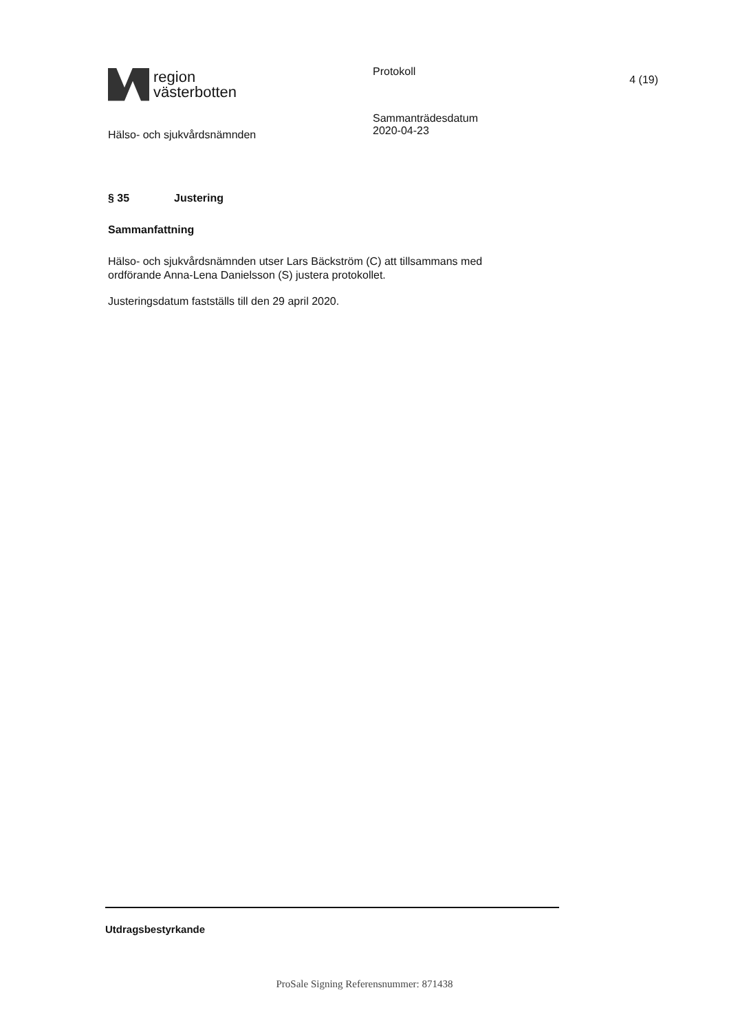region
västerbotten
Hälso- och sjukvårdsnämnden
Protokoll
Sammanträdesdatum
2020-04-23
4 (19)
§ 35 Justering
Sammanfattning
Hälso- och sjukvårdsnämnden utser Lars Bäckström (C) att tillsammans med ordförande Anna-Lena Danielsson (S) justera protokollet.
Justeringsdatum fastställs till den 29 april 2020.
Utdragsbestyrkande
ProSale Signing Referensnummer: 871438